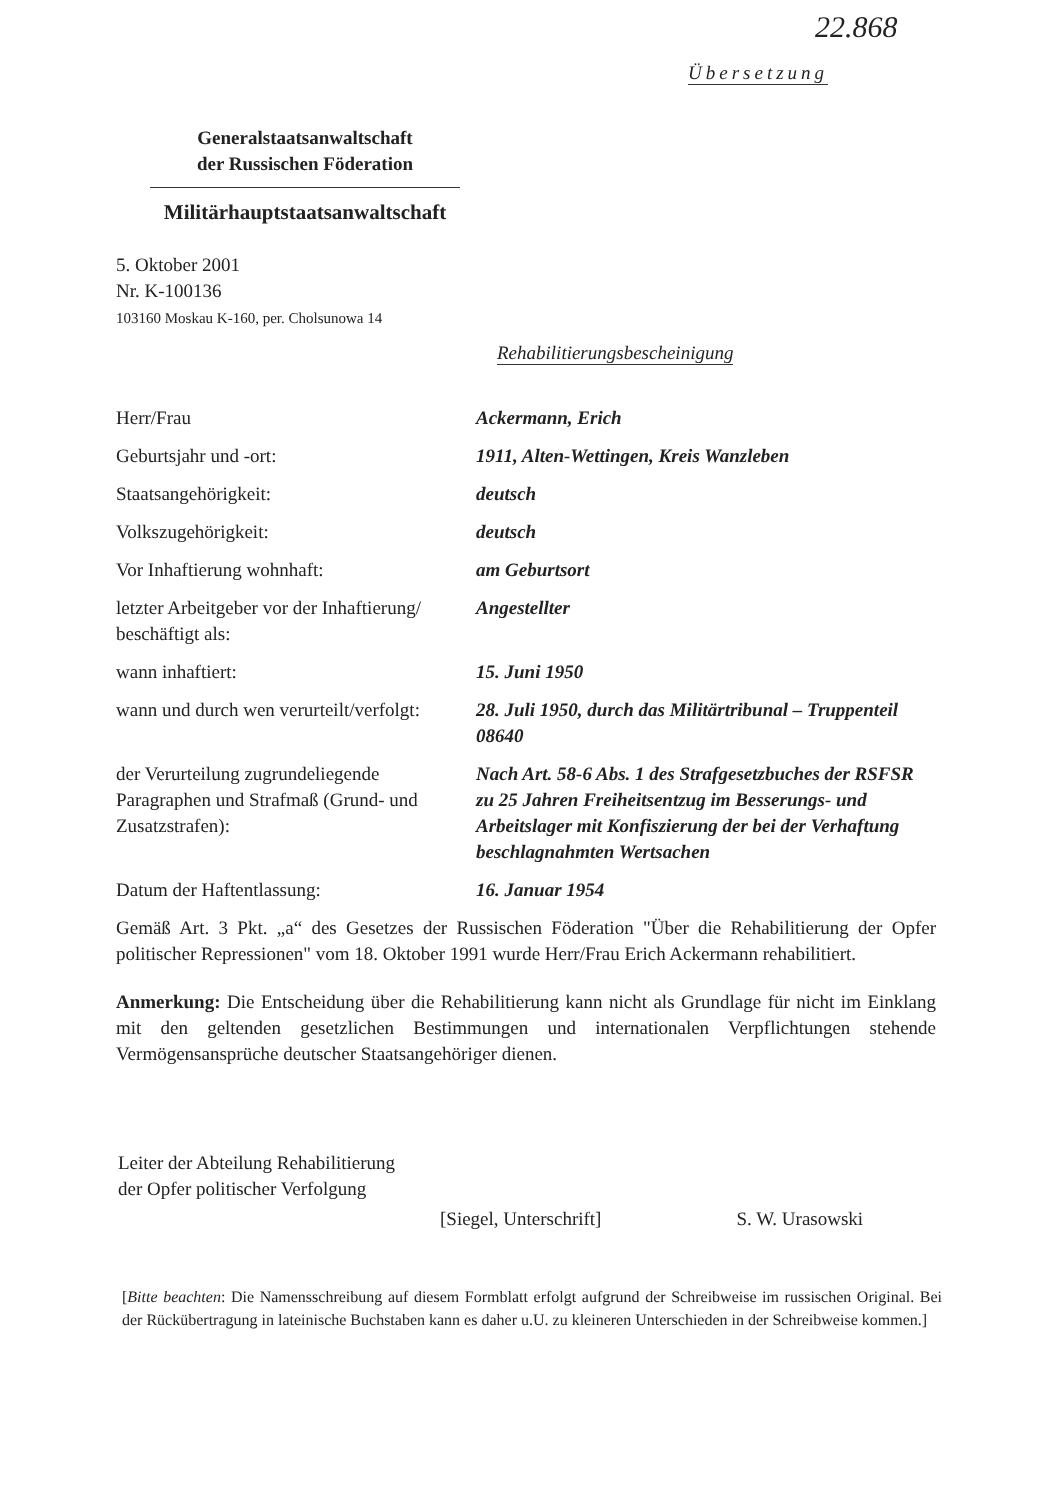22.868
Übersetzung
Generalstaatsanwaltschaft
der Russischen Föderation
Militärhauptstaatsanwaltschaft
5. Oktober 2001
Nr. K-100136
103160 Moskau K-160, per. Cholsunowa 14
Rehabilitierungsbescheinigung
Herr/Frau Ackermann, Erich
Geburtsjahr und -ort: 1911, Alten-Wettingen, Kreis Wanzleben
Staatsangehörigkeit: deutsch
Volkszugehörigkeit: deutsch
Vor Inhaftierung wohnhaft: am Geburtsort
letzter Arbeitgeber vor der Inhaftierung/ beschäftigt als:
Angestellter
wann inhaftiert: 15. Juni 1950
wann und durch wen verurteilt/verfolgt:
28. Juli 1950, durch das Militärtribunal – Truppenteil 08640
der Verurteilung zugrundeliegende Paragraphen und Strafmaß (Grund- und Zusatzstrafen):
Nach Art. 58-6 Abs. 1 des Strafgesetzbuches der RSFSR zu 25 Jahren Freiheitsentzug im Besserungs- und Arbeitslager mit Konfiszierung der bei der Verhaftung beschlagnahmten Wertsachen
Datum der Haftentlassung: 16. Januar 1954
Gemäß Art. 3 Pkt. „a“ des Gesetzes der Russischen Föderation "Über die Rehabilitierung der Opfer politischer Repressionen" vom 18. Oktober 1991 wurde Herr/Frau Erich Ackermann rehabilitiert.
Anmerkung: Die Entscheidung über die Rehabilitierung kann nicht als Grundlage für nicht im Einklang mit den geltenden gesetzlichen Bestimmungen und internationalen Verpflichtungen stehende Vermögensansprüche deutscher Staatsangehöriger dienen.
Leiter der Abteilung Rehabilitierung
der Opfer politischer Verfolgung
[Siegel, Unterschrift] S. W. Urasowski
[Bitte beachten: Die Namensschreibung auf diesem Formblatt erfolgt aufgrund der Schreibweise im russischen Original. Bei der Rückübertragung in lateinische Buchstaben kann es daher u.U. zu kleineren Unterschieden in der Schreibweise kommen.]